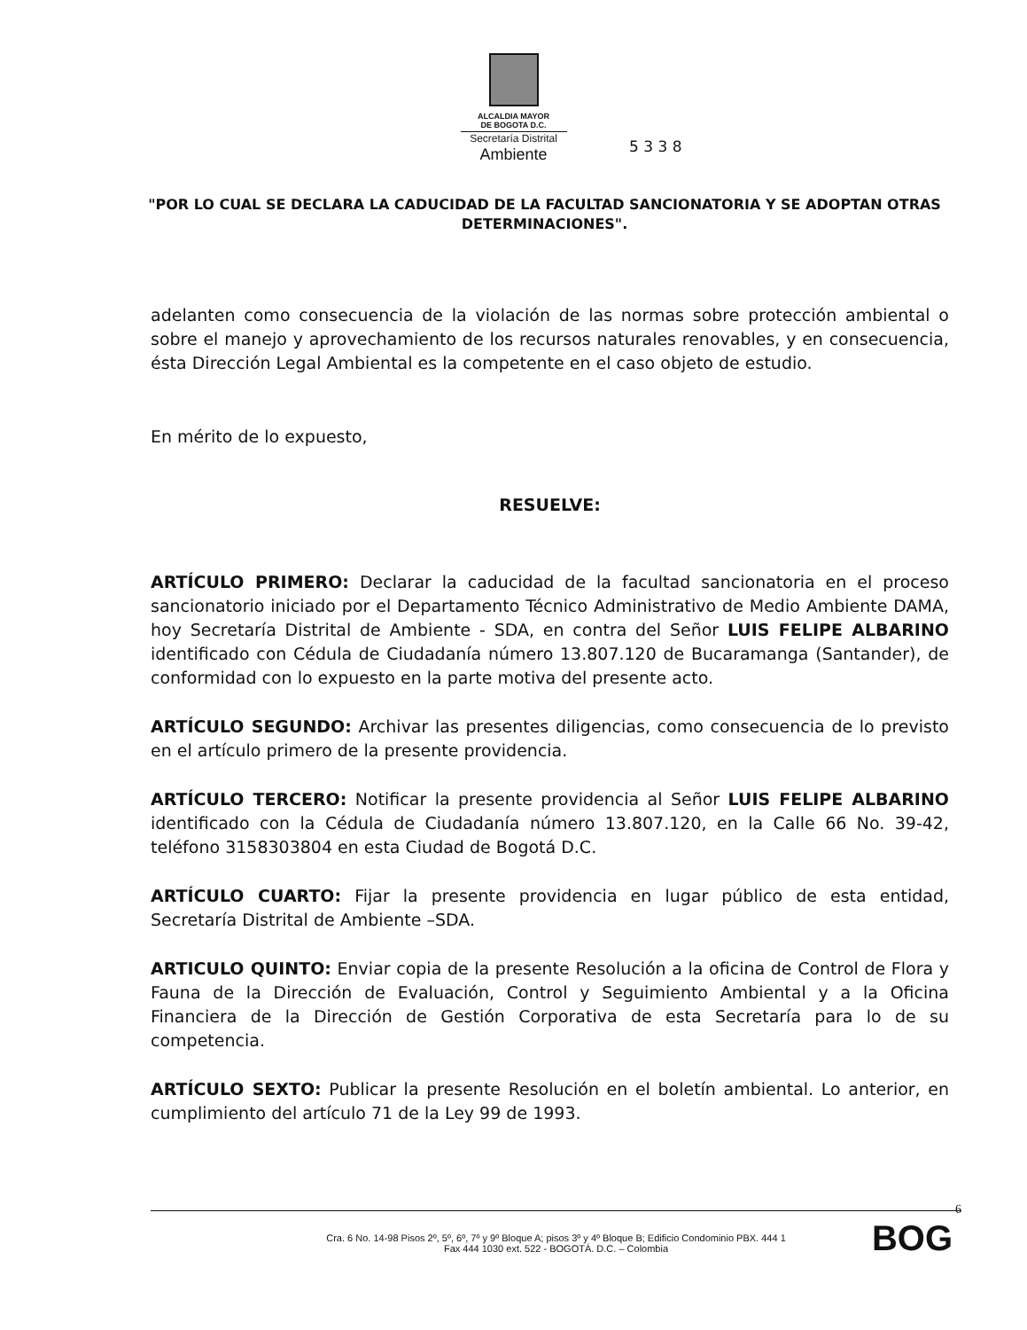ALCALDIA MAYOR
DE BOGOTA D.C.
Secretaría Distrital
Ambiente
5 3 3 8
"POR LO CUAL SE DECLARA LA CADUCIDAD DE LA FACULTAD SANCIONATORIA Y SE ADOPTAN OTRAS DETERMINACIONES".
adelanten como consecuencia de la violación de las normas sobre protección ambiental o sobre el manejo y aprovechamiento de los recursos naturales renovables, y en consecuencia, ésta Dirección Legal Ambiental es la competente en el caso objeto de estudio.
En mérito de lo expuesto,
RESUELVE:
ARTÍCULO PRIMERO: Declarar la caducidad de la facultad sancionatoria en el proceso sancionatorio iniciado por el Departamento Técnico Administrativo de Medio Ambiente DAMA, hoy Secretaría Distrital de Ambiente - SDA, en contra del Señor LUIS FELIPE ALBARINO identificado con Cédula de Ciudadanía número 13.807.120 de Bucaramanga (Santander), de conformidad con lo expuesto en la parte motiva del presente acto.
ARTÍCULO SEGUNDO: Archivar las presentes diligencias, como consecuencia de lo previsto en el artículo primero de la presente providencia.
ARTÍCULO TERCERO: Notificar la presente providencia al Señor LUIS FELIPE ALBARINO identificado con la Cédula de Ciudadanía número 13.807.120, en la Calle 66 No. 39-42, teléfono 3158303804 en esta Ciudad de Bogotá D.C.
ARTÍCULO CUARTO: Fijar la presente providencia en lugar público de esta entidad, Secretaría Distrital de Ambiente –SDA.
ARTICULO QUINTO: Enviar copia de la presente Resolución a la oficina de Control de Flora y Fauna de la Dirección de Evaluación, Control y Seguimiento Ambiental y a la Oficina Financiera de la Dirección de Gestión Corporativa de esta Secretaría para lo de su competencia.
ARTÍCULO SEXTO: Publicar la presente Resolución en el boletín ambiental. Lo anterior, en cumplimiento del artículo 71 de la Ley 99 de 1993.
6
Cra. 6 No. 14-98 Pisos 2º, 5º, 6º, 7º y 9º Bloque A; pisos 3º y 4º Bloque B; Edificio Condominio PBX. 444 1
Fax 444 1030 ext. 522 - BOGOTÁ. D.C. – Colombia
BOG